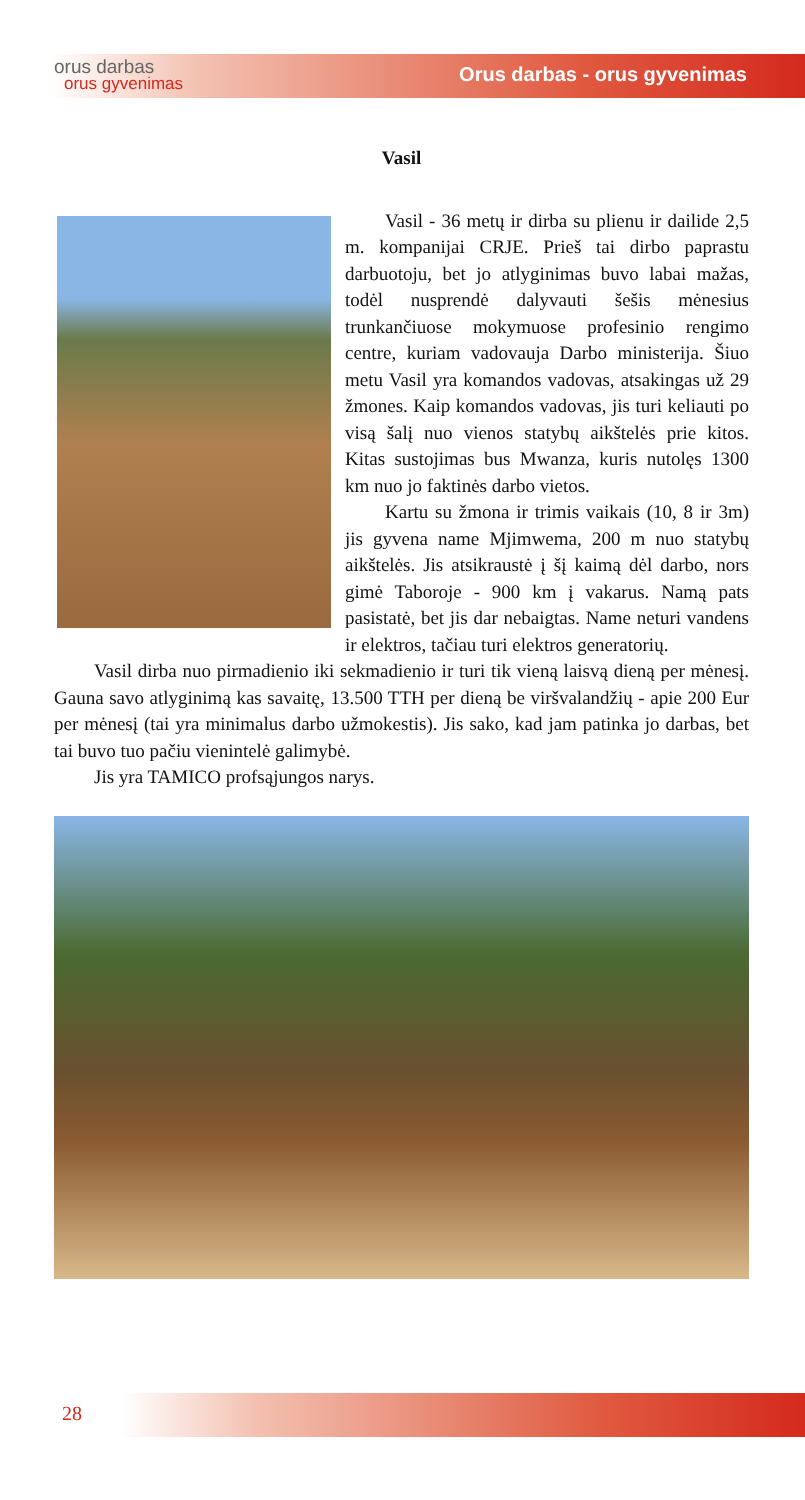orus darbas
orus gyvenimas
Orus darbas - orus gyvenimas
Vasil
Vasil - 36 metų ir dirba su plienu ir dailide 2,5 m. kompanijai CRJE. Prieš tai dirbo paprastu darbuotoju, bet jo atlyginimas buvo labai mažas, todėl nusprendė dalyvauti šešis mėnesius trunkančiuose mokymuose profesinio rengimo centre, kuriam vadovauja Darbo ministerija. Šiuo metu Vasil yra komandos vadovas, atsakingas už 29 žmones. Kaip komandos vadovas, jis turi keliauti po visą šalį nuo vienos statybų aikštelės prie kitos. Kitas sustojimas bus Mwanza, kuris nutolęs 1300 km nuo jo faktinės darbo vietos.
Kartu su žmona ir trimis vaikais (10, 8 ir 3m) jis gyvena name Mjimwema, 200 m nuo statybų aikštelės. Jis atsikraustė į šį kaimą dėl darbo, nors gimė Taboroje - 900 km į vakarus. Namą pats pasistatė, bet jis dar nebaigtas. Name neturi vandens ir elektros, tačiau turi elektros generatorių.
Vasil dirba nuo pirmadienio iki sekmadienio ir turi tik vieną laisvą dieną per mėnesį. Gauna savo atlyginimą kas savaitę, 13.500 TTH per dieną be viršvalandžių - apie 200 Eur per mėnesį (tai yra minimalus darbo užmokestis). Jis sako, kad jam patinka jo darbas, bet tai buvo tuo pačiu vienintelė galimybė.
Jis yra TAMICO profsąjungos narys.
28